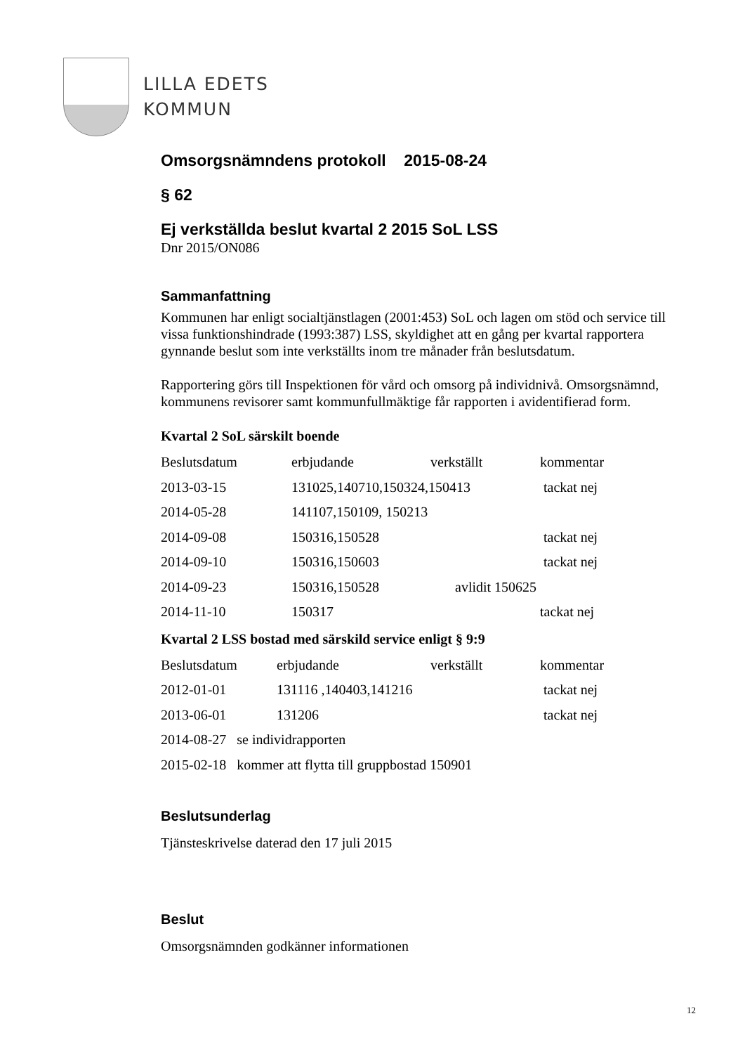LILLA EDETS
KOMMUN
Omsorgsnämndens protokoll 2015-08-24
§ 62
Ej verkställda beslut kvartal 2 2015 SoL LSS
Dnr 2015/ON086
Sammanfattning
Kommunen har enligt socialtjänstlagen (2001:453) SoL och lagen om stöd och service till vissa funktionshindrade (1993:387) LSS, skyldighet att en gång per kvartal rapportera gynnande beslut som inte verkställts inom tre månader från beslutsdatum.
Rapportering görs till Inspektionen för vård och omsorg på individnivå. Omsorgsnämnd, kommunens revisorer samt kommunfullmäktige får rapporten i avidentifierad form.
Kvartal 2 SoL särskilt boende
| Beslutsdatum | erbjudande | verkställt | kommentar |
| 2013-03-15 | 131025,140710,150324,150413 | | tackat nej |
| 2014-05-28 | 141107,150109, 150213 | | |
| 2014-09-08 | 150316,150528 | | tackat nej |
| 2014-09-10 | 150316,150603 | | tackat nej |
| 2014-09-23 | 150316,150528 | avlidit 150625 | |
| 2014-11-10 | 150317 | | tackat nej |
Kvartal 2 LSS bostad med särskild service enligt § 9:9
| Beslutsdatum | erbjudande | verkställt | kommentar |
| 2012-01-01 | 131116 ,140403,141216 | | tackat nej |
| 2013-06-01 | 131206 | | tackat nej |
| 2014-08-27 se individrapporten | | | |
| 2015-02-18 kommer att flytta till gruppbostad 150901 | | | |
Beslutsunderlag
Tjänsteskrivelse daterad den 17 juli 2015
Beslut
Omsorgsnämnden godkänner informationen
12